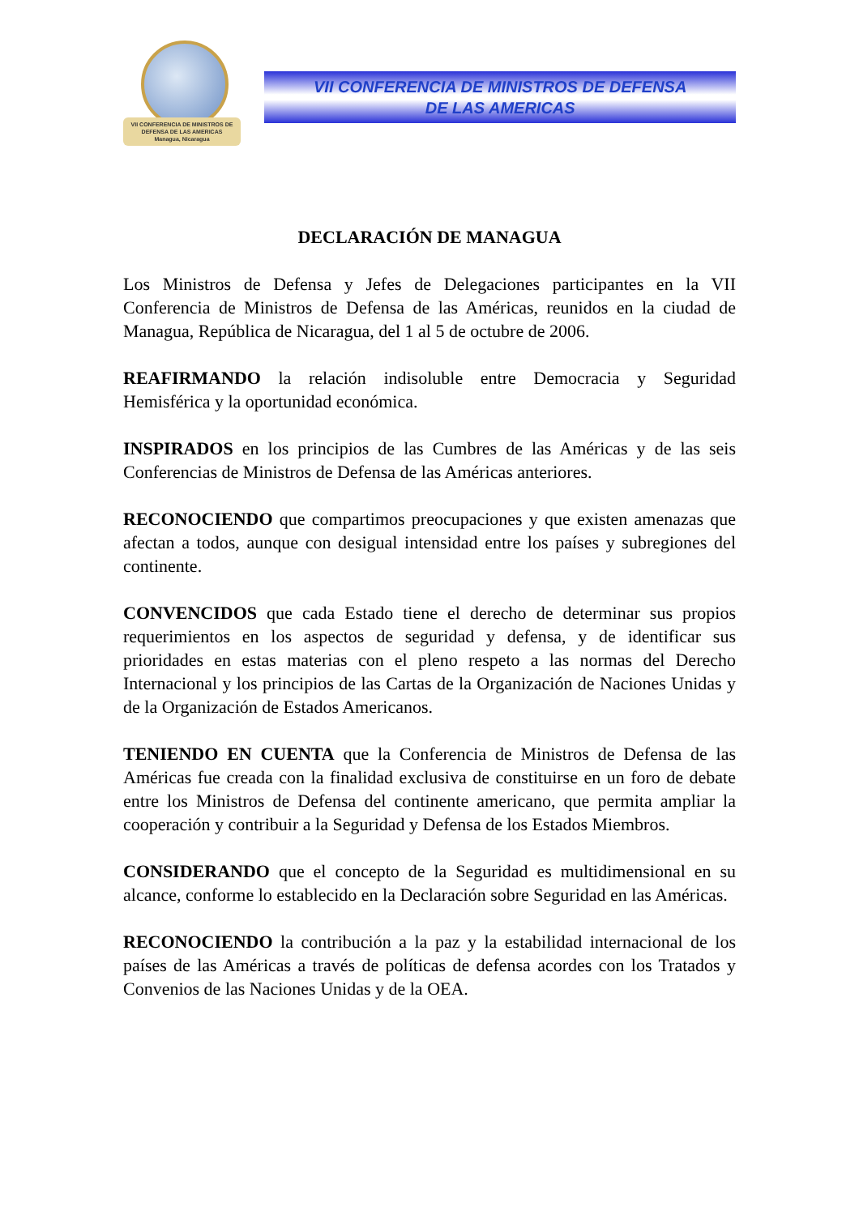VII CONFERENCIA DE MINISTROS DE DEFENSA DE LAS AMERICAS
Managua, Nicaragua
VII CONFERENCIA DE MINISTROS DE DEFENSA
DE LAS AMERICAS
DECLARACIÓN DE MANAGUA
Los Ministros de Defensa y Jefes de Delegaciones participantes en la VII Conferencia de Ministros de Defensa de las Américas, reunidos en la ciudad de Managua, República de Nicaragua, del 1 al 5 de octubre de 2006.
REAFIRMANDO la relación indisoluble entre Democracia y Seguridad Hemisférica y la oportunidad económica.
INSPIRADOS en los principios de las Cumbres de las Américas y de las seis Conferencias de Ministros de Defensa de las Américas anteriores.
RECONOCIENDO que compartimos preocupaciones y que existen amenazas que afectan a todos, aunque con desigual intensidad entre los países y subregiones del continente.
CONVENCIDOS que cada Estado tiene el derecho de determinar sus propios requerimientos en los aspectos de seguridad y defensa, y de identificar sus prioridades en estas materias con el pleno respeto a las normas del Derecho Internacional y los principios de las Cartas de la Organización de Naciones Unidas y de la Organización de Estados Americanos.
TENIENDO EN CUENTA que la Conferencia de Ministros de Defensa de las Américas fue creada con la finalidad exclusiva de constituirse en un foro de debate entre los Ministros de Defensa del continente americano, que permita ampliar la cooperación y contribuir a la Seguridad y Defensa de los Estados Miembros.
CONSIDERANDO que el concepto de la Seguridad es multidimensional en su alcance, conforme lo establecido en la Declaración sobre Seguridad en las Américas.
RECONOCIENDO la contribución a la paz y la estabilidad internacional de los países de las Américas a través de políticas de defensa acordes con los Tratados y Convenios de las Naciones Unidas y de la OEA.